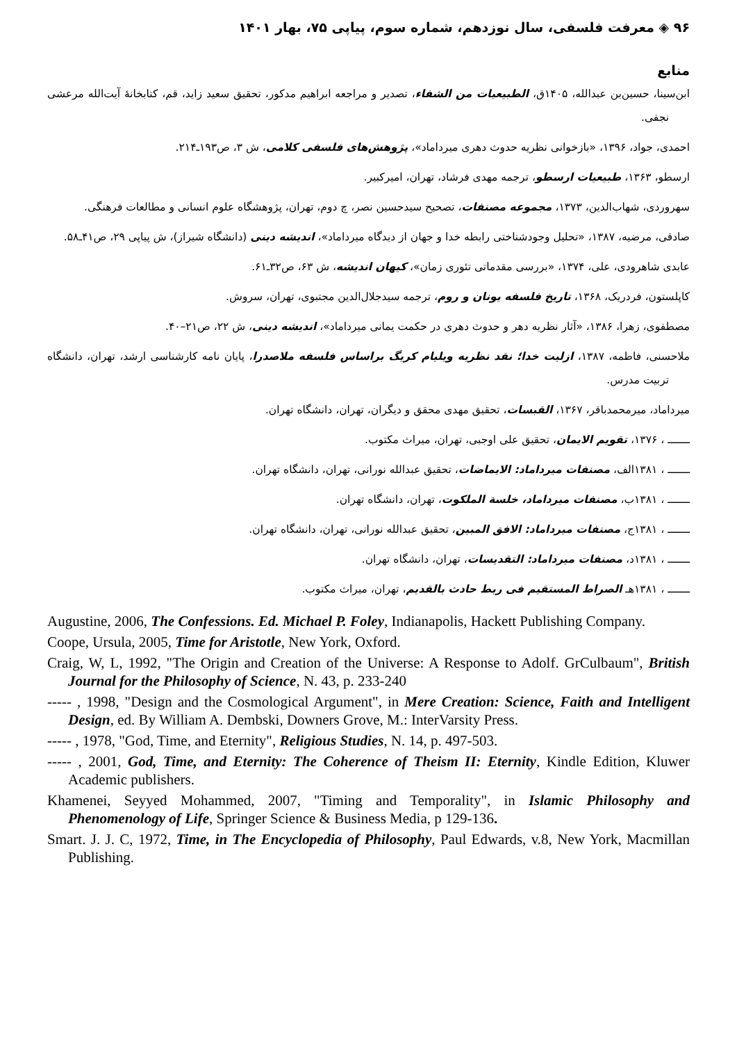۹۶ ◈ معرفت فلسفی، سال نوزدهم، شماره سوم، پیاپی ۷۵، بهار ۱۴۰۱
منابع
ابن‌سینا، حسین‌بن عبدالله، ۱۴۰۵ق، الطبیعیات من الشفاء، تصدیر و مراجعه ابراهیم مدکور، تحقیق سعید زاید، قم، کتابخانهٔ آیت‌الله مرعشی نجفی.
احمدی، جواد، ۱۳۹۶، «بازخوانی نظریه حدوث دهری میرداماد»، پژوهش‌های فلسفی کلامی، ش ۳، ص۱۹۳ـ۲۱۴.
ارسطو، ۱۳۶۳، طبیعیات ارسطو، ترجمه مهدی فرشاد، تهران، امیرکبیر.
سهروردی، شهاب‌الدین، ۱۳۷۳، مجموعه مصنفات، تصحیح سیدحسین نصر، چ دوم، تهران، پژوهشگاه علوم انسانی و مطالعات فرهنگی.
صادقی، مرضیه، ۱۳۸۷، «تحلیل وجودشناختی رابطه خدا و جهان از دیدگاه میرداماد»، اندیشه دینی (دانشگاه شیراز)، ش پیاپی ۲۹، ص۴۱ـ۵۸.
عابدی شاهرودی، علی، ۱۳۷۴، «بررسی مقدماتی تئوری زمان»، کیهان اندیشه، ش ۶۳، ص۳۲ـ۶۱.
کاپلستون، فردریک، ۱۳۶۸، تاریخ فلسفه یونان و روم، ترجمه سیدجلال‌الدین مجتبوی، تهران، سروش.
مصطفوی، زهرا، ۱۳۸۶، «آثار نظریه دهر و حدوث دهری در حکمت یمانی میرداماد»، اندیشه دینی، ش ۲۲، ص۲۱–۴۰.
ملاحسنی، فاطمه، ۱۳۸۷، ازلیت خدا؛ نقد نظریه ویلیام کریگ براساس فلسفه ملاصدرا، پایان نامه کارشناسی ارشد، تهران، دانشگاه تربیت مدرس.
میرداماد، میرمحمدباقر، ۱۳۶۷، القبسات، تحقیق مهدی محقق و دیگران، تهران، دانشگاه تهران.
ـــــــ ، ۱۳۷۶، تقویم الایمان، تحقیق علی اوجبی، تهران، میراث مکتوب.
ـــــــ ، ۱۳۸۱الف، مصنفات میرداماد: الایماضات، تحقیق عبدالله نورانی، تهران، دانشگاه تهران.
ـــــــ ، ۱۳۸۱ب، مصنفات میرداماد، خلسة الملکوت، تهران، دانشگاه تهران.
ـــــــ ، ۱۳۸۱ج، مصنفات میرداماد: الافق المبین، تحقیق عبدالله نورانی، تهران، دانشگاه تهران.
ـــــــ ، ۱۳۸۱د، مصنفات میرداماد: التقدیسات، تهران، دانشگاه تهران.
ـــــــ ، ۱۳۸۱هـ الصراط المستقیم فی ربط حادث بالقدیم، تهران، میراث مکتوب.
Augustine, 2006, The Confessions. Ed. Michael P. Foley, Indianapolis, Hackett Publishing Company.
Coope, Ursula, 2005, Time for Aristotle, New York, Oxford.
Craig, W, L, 1992, "The Origin and Creation of the Universe: A Response to Adolf. GrCulbaum", British Journal for the Philosophy of Science, N. 43, p. 233-240
----- , 1998, "Design and the Cosmological Argument", in Mere Creation: Science, Faith and Intelligent Design, ed. By William A. Dembski, Downers Grove, M.: InterVarsity Press.
----- , 1978, "God, Time, and Eternity", Religious Studies, N. 14, p. 497-503.
----- , 2001, God, Time, and Eternity: The Coherence of Theism II: Eternity, Kindle Edition, Kluwer Academic publishers.
Khamenei, Seyyed Mohammed, 2007, "Timing and Temporality", in Islamic Philosophy and Phenomenology of Life, Springer Science & Business Media, p 129-136.
Smart. J. J. C, 1972, Time, in The Encyclopedia of Philosophy, Paul Edwards, v.8, New York, Macmillan Publishing.